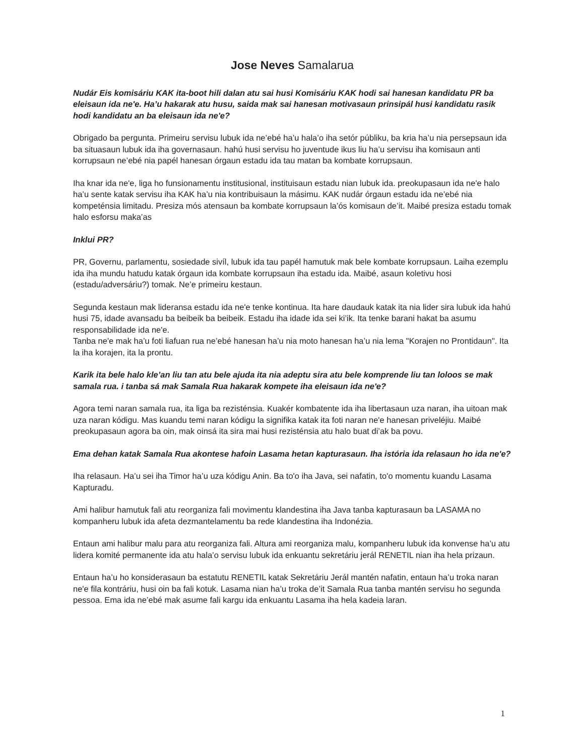Jose Neves Samalarua
Nudár Eis komisáriu KAK ita-boot hili dalan atu sai husi Komisáriu KAK hodi sai hanesan kandidatu PR ba eleisaun ida ne'e. Ha’u hakarak atu husu, saida mak sai hanesan motivasaun prinsipál husi kandidatu rasik hodi kandidatu an ba eleisaun ida ne'e?
Obrigado ba pergunta. Primeiru servisu lubuk ida ne’ebé ha’u hala’o iha setór públiku, ba kria ha’u nia persepsaun ida ba situasaun lubuk ida iha governasaun. hahú husi servisu ho juventude ikus liu ha’u servisu iha komisaun anti korrupsaun ne’ebé nia papél hanesan órgaun estadu ida tau matan ba kombate korrupsaun.
Iha knar ida ne'e, liga ho funsionamentu institusional, instituisaun estadu nian lubuk ida. preokupasaun ida ne'e halo ha’u sente katak servisu iha KAK ha’u nia kontribuisaun la másimu. KAK nudár órgaun estadu ida ne’ebé nia kompeténsia limitadu. Presiza mós atensaun ba kombate korrupsaun la’ós komisaun de’it. Maibé presiza estadu tomak halo esforsu maka’as
Inklui PR?
PR, Governu, parlamentu, sosiedade sivíl, lubuk ida tau papél hamutuk mak bele kombate korrupsaun. Laiha ezemplu ida iha mundu hatudu katak órgaun ida kombate korrupsaun iha estadu ida. Maibé, asaun koletivu hosi (estadu/adversáriu?) tomak. Ne’e primeiru kestaun.
Segunda kestaun mak lideransa estadu ida ne'e tenke kontinua. Ita hare daudauk katak ita nia lider sira lubuk ida hahú husi 75, idade avansadu ba beibeik ba beibeik. Estadu iha idade ida sei ki’ik. Ita tenke barani hakat ba asumu responsabilidade ida ne'e.
Tanba ne'e mak ha’u foti liafuan rua ne’ebé hanesan ha’u nia moto hanesan ha’u nia lema "Korajen no Prontidaun". Ita la iha korajen, ita la prontu.
Karik ita bele halo kle’an liu tan atu bele ajuda ita nia adeptu sira atu bele komprende liu tan loloos se mak samala rua. i tanba sá mak Samala Rua hakarak kompete iha eleisaun ida ne'e?
Agora temi naran samala rua, ita liga ba rezisténsia. Kuakér kombatente ida iha libertasaun uza naran, iha uitoan mak uza naran kódigu. Mas kuandu temi naran kódigu la signifika katak ita foti naran ne'e hanesan priveléjiu. Maibé preokupasaun agora ba oin, mak oinsá ita sira mai husi rezisténsia atu halo buat di’ak ba povu.
Ema dehan katak Samala Rua akontese hafoin Lasama hetan kapturasaun. Iha istória ida relasaun ho ida ne'e?
Iha relasaun. Ha’u sei iha Timor ha’u uza kódigu Anin. Ba to'o iha Java, sei nafatin, to'o momentu kuandu Lasama Kapturadu.
Ami halibur hamutuk fali atu reorganiza fali movimentu klandestina iha Java tanba kapturasaun ba LASAMA no kompanheru lubuk ida afeta dezmantelamentu ba rede klandestina iha Indonézia.
Entaun ami halibur malu para atu reorganiza fali. Altura ami reorganiza malu, kompanheru lubuk ida konvense ha’u atu lidera komité permanente ida atu hala’o servisu lubuk ida enkuantu sekretáriu jerál RENETIL nian iha hela prizaun.
Entaun ha’u ho konsiderasaun ba estatutu RENETIL katak Sekretáriu Jerál mantén nafatin, entaun ha’u troka naran ne'e fila kontráriu, husi oin ba fali kotuk. Lasama nian ha’u troka de’it Samala Rua tanba mantén servisu ho segunda pessoa. Ema ida ne’ebé mak asume fali kargu ida enkuantu Lasama iha hela kadeia laran.
1